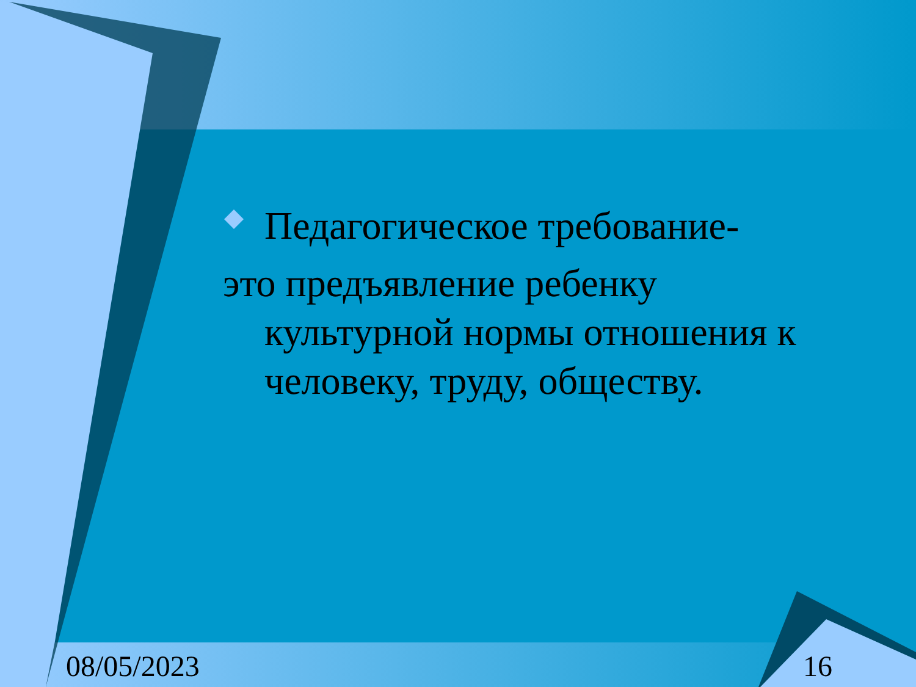Педагогическое требование-
это предъявление ребенку
культурной нормы отношения к человеку, труду, обществу.
08/05/2023 16